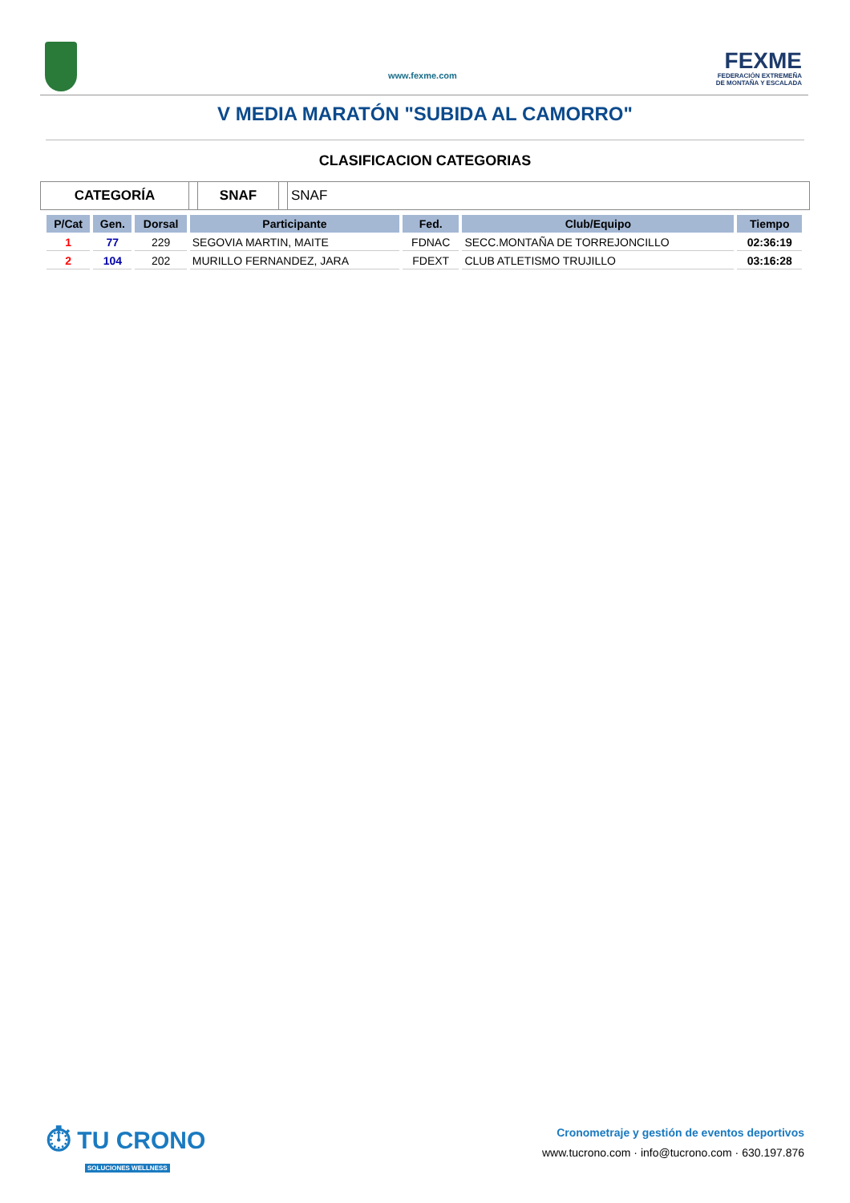www.fexme.com
FEXME
FEDERACIÓN EXTREMEÑA
DE MONTAÑA Y ESCALADA
V MEDIA MARATÓN "SUBIDA AL CAMORRO"
CLASIFICACION CATEGORIAS
CATEGORÍA SNAF SNAF
| P/Cat | Gen. | Dorsal | Participante | Fed. | Club/Equipo | Tiempo |
| --- | --- | --- | --- | --- | --- | --- |
| 1 | 77 | 229 | SEGOVIA MARTIN, MAITE | FDNAC | SECC.MONTAÑA DE TORREJONCILLO | 02:36:19 |
| 2 | 104 | 202 | MURILLO FERNANDEZ, JARA | FDEXT | CLUB ATLETISMO TRUJILLO | 03:16:28 |
⏱ TU CRONO
SOLUCIONES WELLNESS
Cronometraje y gestión de eventos deportivos
www.tucrono.com · info@tucrono.com · 630.197.876